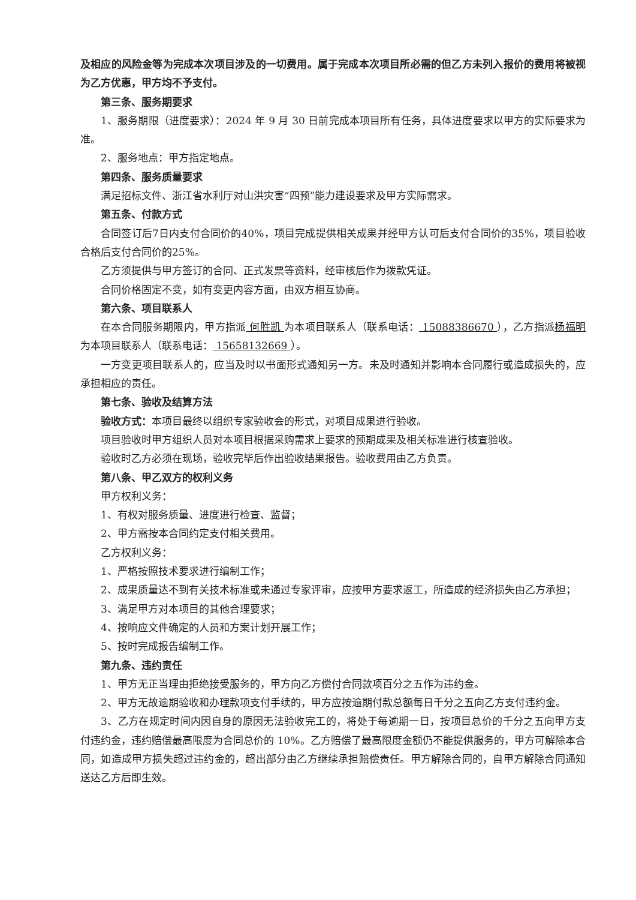及相应的风险金等为完成本次项目涉及的一切费用。属于完成本次项目所必需的但乙方未列入报价的费用将被视为乙方优惠，甲方均不予支付。
第三条、服务期要求
1、服务期限（进度要求）：2024 年 9 月 30 日前完成本项目所有任务，具体进度要求以甲方的实际要求为准。
2、服务地点：甲方指定地点。
第四条、服务质量要求
满足招标文件、浙江省水利厅对山洪灾害“四预”能力建设要求及甲方实际需求。
第五条、付款方式
合同签订后7日内支付合同价的40%，项目完成提供相关成果并经甲方认可后支付合同价的35%，项目验收合格后支付合同价的25%。
乙方须提供与甲方签订的合同、正式发票等资料，经审核后作为拨款凭证。
合同价格固定不变，如有变更内容方面，由双方相互协商。
第六条、项目联系人
在本合同服务期限内，甲方指派 何胜凯 为本项目联系人（联系电话： 15088386670 ），乙方指派杨福明 为本项目联系人（联系电话： 15658132669 ）。
一方变更项目联系人的，应当及时以书面形式通知另一方。未及时通知并影响本合同履行或造成损失的，应承担相应的责任。
第七条、验收及结算方法
验收方式：本项目最终以组织专家验收会的形式，对项目成果进行验收。
项目验收时甲方组织人员对本项目根据采购需求上要求的预期成果及相关标准进行核查验收。
验收时乙方必须在现场，验收完毕后作出验收结果报告。验收费用由乙方负责。
第八条、甲乙双方的权利义务
甲方权利义务：
1、有权对服务质量、进度进行检查、监督；
2、甲方需按本合同约定支付相关费用。
乙方权利义务：
1、严格按照技术要求进行编制工作；
2、成果质量达不到有关技术标准或未通过专家评审，应按甲方要求返工，所造成的经济损失由乙方承担；
3、满足甲方对本项目的其他合理要求；
4、按响应文件确定的人员和方案计划开展工作；
5、按时完成报告编制工作。
第九条、违约责任
1、甲方无正当理由拒绝接受服务的，甲方向乙方偿付合同款项百分之五作为违约金。
2、甲方无故逾期验收和办理款项支付手续的，甲方应按逾期付款总额每日千分之五向乙方支付违约金。
3、乙方在规定时间内因自身的原因无法验收完工的，将处于每逾期一日，按项目总价的千分之五向甲方支付违约金，违约赔偿最高限度为合同总价的 10%。乙方赔偿了最高限度金额仍不能提供服务的，甲方可解除本合同，如造成甲方损失超过违约金的，超出部分由乙方继续承担赔偿责任。甲方解除合同的，自甲方解除合同通知送达乙方后即生效。